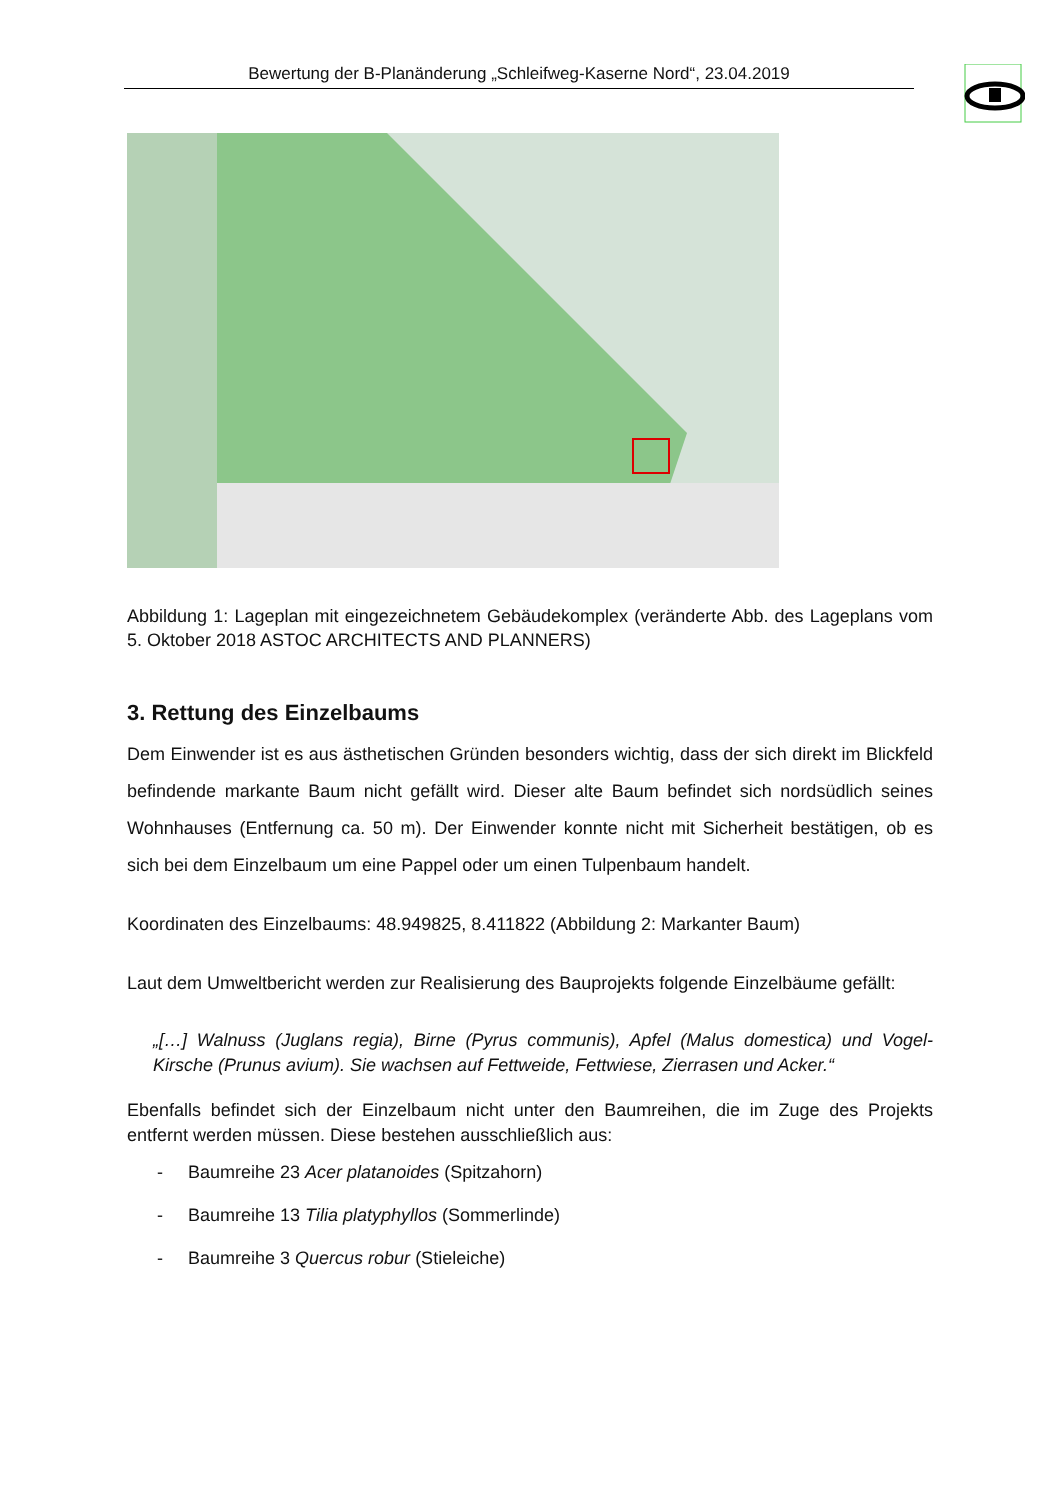Bewertung der B-Planänderung „Schleifweg-Kaserne Nord“, 23.04.2019
Abbildung 1: Lageplan mit eingezeichnetem Gebäudekomplex (veränderte Abb. des Lageplans vom 5. Oktober 2018 ASTOC ARCHITECTS AND PLANNERS)
3. Rettung des Einzelbaums
Dem Einwender ist es aus ästhetischen Gründen besonders wichtig, dass der sich direkt im Blickfeld befindende markante Baum nicht gefällt wird. Dieser alte Baum befindet sich nordsüdlich seines Wohnhauses (Entfernung ca. 50 m). Der Einwender konnte nicht mit Sicherheit bestätigen, ob es sich bei dem Einzelbaum um eine Pappel oder um einen Tulpenbaum handelt.
Koordinaten des Einzelbaums: 48.949825, 8.411822 (Abbildung 2: Markanter Baum)
Laut dem Umweltbericht werden zur Realisierung des Bauprojekts folgende Einzelbäume gefällt:
„[…] Walnuss (Juglans regia), Birne (Pyrus communis), Apfel (Malus domestica) und Vogel-Kirsche (Prunus avium). Sie wachsen auf Fettweide, Fettwiese, Zierrasen und Acker.“
Ebenfalls befindet sich der Einzelbaum nicht unter den Baumreihen, die im Zuge des Projekts entfernt werden müssen. Diese bestehen ausschließlich aus:
- Baumreihe 23 Acer platanoides (Spitzahorn)
- Baumreihe 13 Tilia platyphyllos (Sommerlinde)
- Baumreihe 3 Quercus robur (Stieleiche)